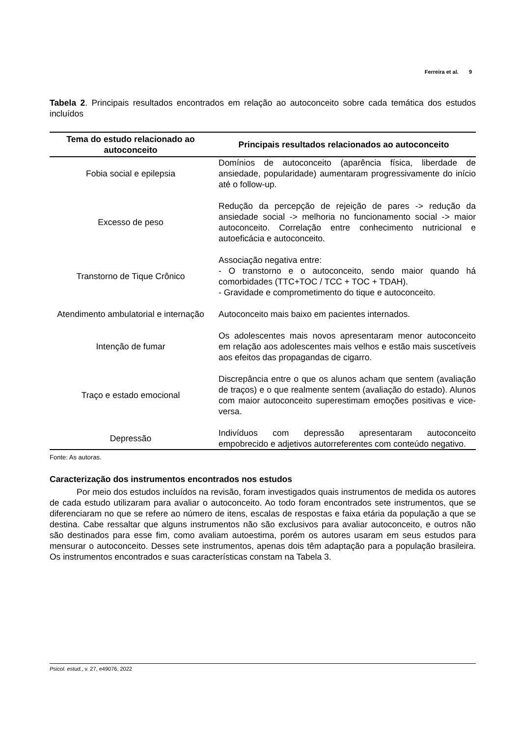Ferreira et al. 9
Tabela 2. Principais resultados encontrados em relação ao autoconceito sobre cada temática dos estudos incluídos
| Tema do estudo relacionado ao autoconceito | Principais resultados relacionados ao autoconceito |
| --- | --- |
| Fobia social e epilepsia | Domínios de autoconceito (aparência física, liberdade de ansiedade, popularidade) aumentaram progressivamente do início até o follow-up. |
| Excesso de peso | Redução da percepção de rejeição de pares -> redução da ansiedade social -> melhoria no funcionamento social -> maior autoconceito. Correlação entre conhecimento nutricional e autoeficácia e autoconceito. |
| Transtorno de Tique Crônico | Associação negativa entre: - O transtorno e o autoconceito, sendo maior quando há comorbidades (TTC+TOC / TCC + TOC + TDAH). - Gravidade e comprometimento do tique e autoconceito. |
| Atendimento ambulatorial e internação | Autoconceito mais baixo em pacientes internados. |
| Intenção de fumar | Os adolescentes mais novos apresentaram menor autoconceito em relação aos adolescentes mais velhos e estão mais suscetíveis aos efeitos das propagandas de cigarro. |
| Traço e estado emocional | Discrepância entre o que os alunos acham que sentem (avaliação de traços) e o que realmente sentem (avaliação do estado). Alunos com maior autoconceito superestimam emoções positivas e vice-versa. |
| Depressão | Indivíduos com depressão apresentaram autoconceito empobrecido e adjetivos autorreferentes com conteúdo negativo. |
Fonte: As autoras.
Caracterização dos instrumentos encontrados nos estudos
Por meio dos estudos incluídos na revisão, foram investigados quais instrumentos de medida os autores de cada estudo utilizaram para avaliar o autoconceito. Ao todo foram encontrados sete instrumentos, que se diferenciaram no que se refere ao número de itens, escalas de respostas e faixa etária da população a que se destina. Cabe ressaltar que alguns instrumentos não são exclusivos para avaliar autoconceito, e outros não são destinados para esse fim, como avaliam autoestima, porém os autores usaram em seus estudos para mensurar o autoconceito. Desses sete instrumentos, apenas dois têm adaptação para a população brasileira. Os instrumentos encontrados e suas características constam na Tabela 3.
Psicol. estud., v. 27, e49076, 2022